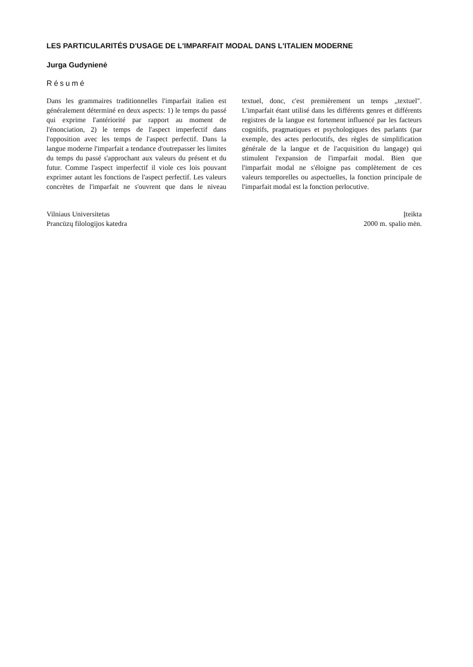LES PARTICULARITÉS D'USAGE DE L'IMPARFAIT MODAL DANS L'ITALIEN MODERNE
Jurga Gudynienė
Résumé
Dans les grammaires traditionnelles l'imparfait italien est généralement déterminé en deux aspects: 1) le temps du passé qui exprime l'antériorité par rapport au moment de l'énonciation, 2) le temps de l'aspect imperfectif dans l'opposition avec les temps de l'aspect perfectif. Dans la langue moderne l'imparfait a tendance d'outrepasser les limites du temps du passé s'approchant aux valeurs du présent et du futur. Comme l'aspect imperfectif il viole ces lois pouvant exprimer autant les fonctions de l'aspect perfectif. Les valeurs concrètes de l'imparfait ne s'ouvrent que dans le niveau textuel, donc, c'est premièrement un temps „textuel". L'imparfait étant utilisé dans les différents genres et différents registres de la langue est fortement influencé par les facteurs cognitifs, pragmatiques et psychologiques des parlants (par exemple, des actes perlocutifs, des règles de simplification générale de la langue et de l'acquisition du langage) qui stimulent l'expansion de l'imparfait modal. Bien que l'imparfait modal ne s'éloigne pas complètement de ces valeurs temporelles ou aspectuelles, la fonction principale de l'imparfait modal est la fonction perlocutive.
Vilniaus Universitetas
Prancūzų filologijos katedra
Įteikta
2000 m. spalio mėn.